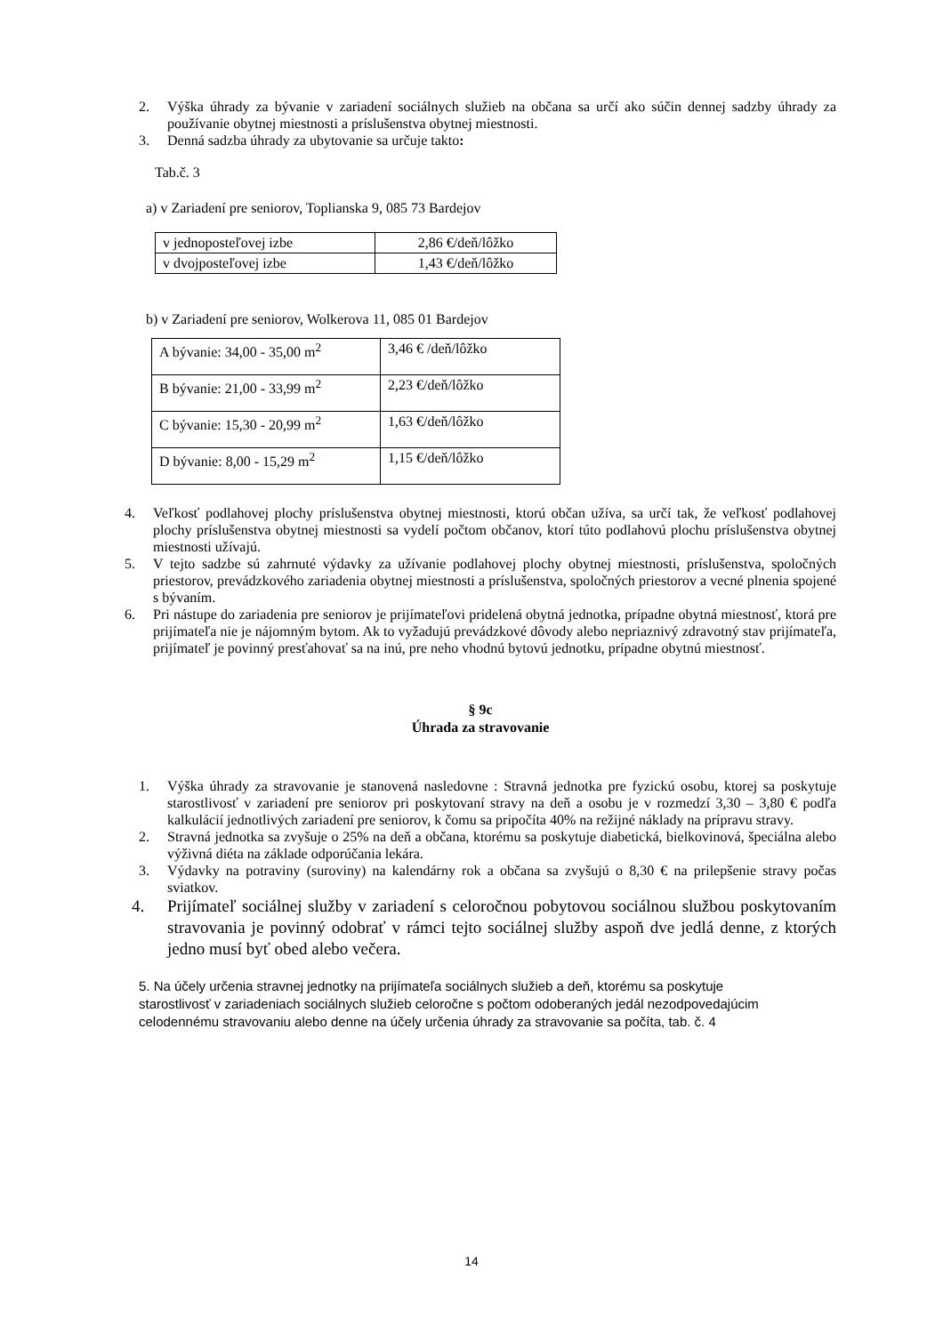2. Výška úhrady za bývanie v zariadení sociálnych služieb na občana sa určí ako súčin dennej sadzby úhrady za používanie obytnej miestnosti a príslušenstva obytnej miestnosti.
3. Denná sadzba úhrady za ubytovanie sa určuje takto:
Tab.č. 3
a) v Zariadení pre seniorov, Toplianska 9, 085 73 Bardejov
| v jednoposteľovej izbe | 2,86 €/deň/lôžko |
| v dvojposteľovej izbe | 1,43 €/deň/lôžko |
b) v Zariadení pre seniorov, Wolkerova 11, 085 01 Bardejov
| A bývanie: 34,00 - 35,00 m<sup>2</sup> | 3,46 € /deň/lôžko |
| B bývanie: 21,00 - 33,99 m<sup>2</sup> | 2,23 €/deň/lôžko |
| C bývanie: 15,30 - 20,99 m<sup>2</sup> | 1,63 €/deň/lôžko |
| D bývanie: 8,00 - 15,29 m<sup>2</sup> | 1,15 €/deň/lôžko |
4. Veľkosť podlahovej plochy príslušenstva obytnej miestnosti, ktorú občan užíva, sa určí tak, že veľkosť podlahovej plochy príslušenstva obytnej miestnosti sa vydelí počtom občanov, ktorí túto podlahovú plochu príslušenstva obytnej miestnosti užívajú.
5. V tejto sadzbe sú zahrnuté výdavky za užívanie podlahovej plochy obytnej miestnosti, príslušenstva, spoločných priestorov, prevádzkového zariadenia obytnej miestnosti a príslušenstva, spoločných priestorov a vecné plnenia spojené s bývaním.
6. Pri nástupe do zariadenia pre seniorov je prijímateľovi pridelená obytná jednotka, prípadne obytná miestnosť, ktorá pre prijímateľa nie je nájomným bytom. Ak to vyžadujú prevádzkové dôvody alebo nepriaznivý zdravotný stav prijímateľa, prijímateľ je povinný presťahovať sa na inú, pre neho vhodnú bytovú jednotku, prípadne obytnú miestnosť.
§ 9c
Úhrada za stravovanie
1. Výška úhrady za stravovanie je stanovená nasledovne : Stravná jednotka pre fyzickú osobu, ktorej sa poskytuje starostlivosť v zariadení pre seniorov pri poskytovaní stravy na deň a osobu je v rozmedzí 3,30 – 3,80 € podľa kalkulácií jednotlivých zariadení pre seniorov, k čomu sa pripočíta 40% na režijné náklady na prípravu stravy.
2. Stravná jednotka sa zvyšuje o 25% na deň a občana, ktorému sa poskytuje diabetická, bielkovinová, špeciálna alebo výživná diéta na základe odporúčania lekára.
3. Výdavky na potraviny (suroviny) na kalendárny rok a občana sa zvyšujú o 8,30 € na prilepšenie stravy počas sviatkov.
4. Prijímateľ sociálnej služby v zariadení s celoročnou pobytovou sociálnou službou poskytovaním stravovania je povinný odobrať v rámci tejto sociálnej služby aspoň dve jedlá denne, z ktorých jedno musí byť obed alebo večera.
5. Na účely určenia stravnej jednotky na prijímateľa sociálnych služieb a deň, ktorému sa poskytuje starostlivosť v zariadeniach sociálnych služieb celoročne s počtom odoberaných jedál nezodpovedajúcim celodennému stravovaniu alebo denne na účely určenia úhrady za stravovanie sa počíta, tab. č. 4
14